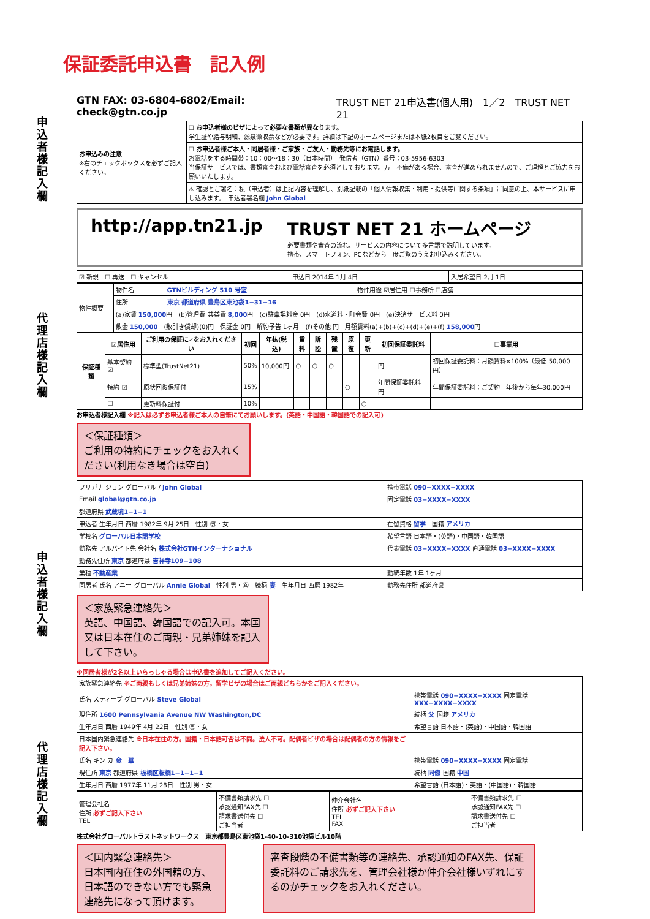申込者様記入欄
代理店様記入欄
申込者様記入欄
代理店様記入欄
保証委託申込書　記入例
GTN FAX: 03-6804-6802/Email: check@gtn.co.jp TRUST NET 21申込書(個人用)　1／2　TRUST NET 21
| お申込みの注意 ※右のチェックボックスを必ずご記入ください。 | ☐ お申込者様のビザによって必要な書類が異なります。 学生証や給与明細、源泉徴収票などが必要です。詳細は下記のホームページまたは本紙2枚目をご覧ください。 |
| | ☐ お申込者様ご本人・同居者様・ご家族・ご友人・勤務先等にお電話します。 お電話をする時間帯：10：00～18：30（日本時間） 発信者（GTN）番号：03-5956-6303 当保証サービスでは、書類審査および電話審査を必須としております。万一不備がある場合、審査が進められませんので、ご理解とご協力をお願いいたします。 |
| | ⚠ 確認とご署名：私（申込者）は上記内容を理解し、別紙記載の「個人情報収集・利用・提供等に関する条項」に同意の上、本サービスに申し込みます。 申込者署名欄 John Global |
http://app.tn21.jp TRUST NET 21 ホームページ
必要書類や審査の流れ、サービスの内容について多言語で説明しています。
携帯、スマートフォン、PCなどから一度ご覧のうえお申込みください。
| ☑ 新規 ☐ 再送 ☐ キャンセル | 申込日 2014年 1月 4日 | 入居希望日 2月 1日 |
| 物件概要 | 物件名 | GTNビルディング 510 号室 | 物件用途 ☑居住用 ☐事務所 ☐店舗 |
| | 住所 | 東京 都道府県 豊島区東池袋1−31−16 | |
| | (a)家賃 150,000 円 (b)管理費 共益費 8,000 円 (c)駐車場料金 0円 (d)水道料・町会費 0円 (e)決済サービス料 0円 | | |
| | 敷金 150,000 (敷引き償却)(0)円 保証金 0円 解約予告 1ヶ月 (f)その他 円 月額賃料(a)+(b)+(c)+(d)+(e)+(f) 158,000 円 | | |
| 保証種類 | ☑居住用 | ご利用の保証に✓をお入れください | 初回 | 年払(税込) | 賃料 | 訴訟 | 残置 | 原復 | 更新 | 初回保証委託料 | ☐事業用 |
| --- | --- | --- | --- | --- | --- | --- | --- | --- | --- | --- | --- |
| | 基本契約 ☑ | 標準型(TrustNet21) | 50% | 10,000円 | ○ | ○ | ○ | | | 円 | 初回保証委託料：月額賃料×100%（最低 50,000円） |
| | 特約 ☑ | 原状回復保証付 | 15% | | | | | ○ | | 年間保証委託料 円 | 年間保証委託料：ご契約一年後から毎年30,000円 |
| | ☐ | 更新料保証付 | 10% | | | | | | ○ | | |
お申込者様記入欄 ※記入は必ずお申込者様ご本人の自筆にてお願いします。(英語・中国語・韓国語での記入可)
＜保証種類＞
ご利用の特約にチェックをお入れください(利用なき場合は空白)
| フリガナ ジョン グローバル / John Global | 携帯電話 090−XXXX−XXXX |
| Email global@gtn.co.jp | 固定電話 03−XXXX−XXXX |
| 都道府県 武蔵境1−1−1 | |
| 申込者 生年月日 西暦 1982年 9月 25日 性別 ㊚・女 | 在留資格 留学 国籍 アメリカ |
| 学校名 グローバル日本語学校 | 希望言語 日本語・(英語)・中国語・韓国語 |
| 勤務先 アルバイト先 会社名 株式会社GTNインターナショナル | 代表電話 03−XXXX−XXXX 直通電話 03−XXXX−XXXX |
| 勤務先住所 東京 都道府県 吉祥寺109−108 | |
| 業種 不動産業 | 勤続年数 1年 1ヶ月 |
| 同居者 氏名 アニー グローバル Annie Global 性別 男・㊛ 続柄 妻 生年月日 西暦 1982年 | 勤務先住所 都道府県 |
＜家族緊急連絡先＞
英語、中国語、韓国語での記入可。本国又は日本在住のご両親・兄弟姉妹を記入して下さい。
※同居者様が2名以上いらっしゃる場合は申込書を追加してご記入ください。
| 家族緊急連絡先 ※ご両親もしくは兄弟姉妹の方。留学ビザの場合はご両親どちらかをご記入ください。 | |
| 氏名 スティーブ グローバル Steve Global | 携帯電話 090−XXXX−XXXX 固定電話 XXX−XXXX−XXXX |
| 現住所 1600 Pennsylvania Avenue NW Washington,DC | 続柄 父 国籍 アメリカ |
| 生年月日 西暦 1949年 4月 22日 性別 ㊚・女 | 希望言語 日本語・(英語)・中国語・韓国語 |
| 日本国内緊急連絡先 ※日本在住の方。国籍・日本語可否は不問。法人不可。配偶者ビザの場合は配偶者の方の情報をご記入下さい。 | |
| 氏名 キン カ 金 華 | 携帯電話 090−XXXX−XXXX 固定電話 |
| 現住所 東京 都道府県 板橋区板橋1−1−1−1 | 続柄 同僚 国籍 中国 |
| 生年月日 西暦 1977年 11月 28日 性別 男・女 | 希望言語 (日本語)・英語・(中国語)・韓国語 |
| 管理会社名 住所 必ずご記入下さい TEL | 不備書類請求先 ☐ 承認通知FAX先 ☐ 請求書送付先 ☐ ご担当者 | 仲介会社名 住所 必ずご記入下さい TEL FAX | 不備書類請求先 ☐ 承認通知FAX先 ☐ 請求書送付先 ☐ ご担当者 |
株式会社グローバルトラストネットワークス　東京都豊島区東池袋1-40-10-310池袋ビル10階
＜国内緊急連絡先＞
日本国内在住の外国籍の方、日本語のできない方でも緊急連絡先になって頂けます。
審査段階の不備書類等の連絡先、承認通知のFAX先、保証委託料のご請求先を、管理会社様か仲介会社様いずれにするのかチェックをお入れください。